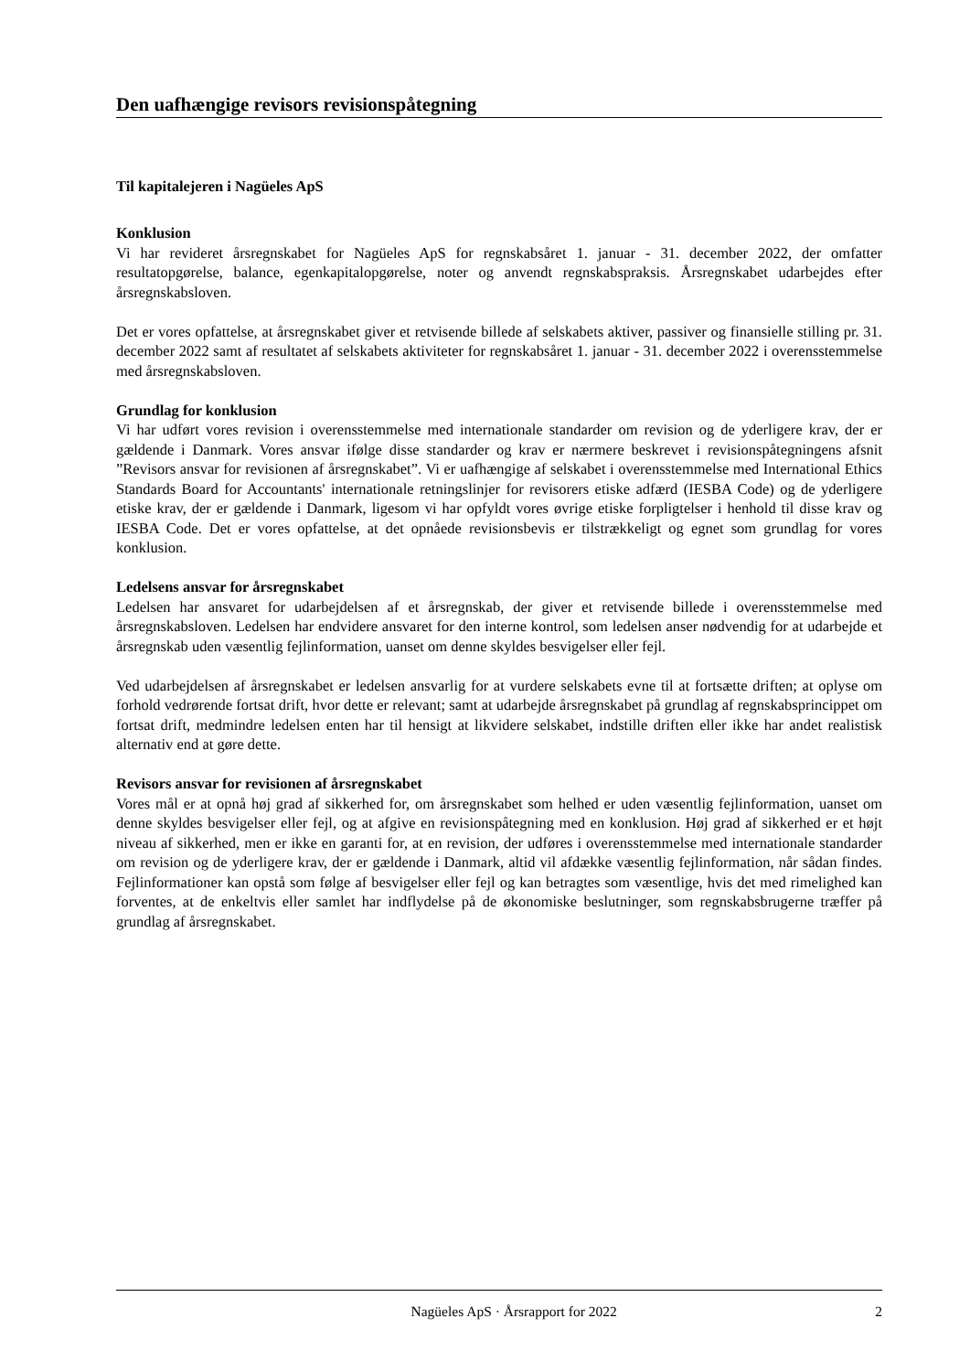Den uafhængige revisors revisionspåtegning
Til kapitalejeren i Nagüeles ApS
Konklusion
Vi har revideret årsregnskabet for Nagüeles ApS for regnskabsåret 1. januar - 31. december 2022, der omfatter resultatopgørelse, balance, egenkapitalopgørelse, noter og anvendt regnskabspraksis. Årsregnskabet udarbejdes efter årsregnskabsloven.
Det er vores opfattelse, at årsregnskabet giver et retvisende billede af selskabets aktiver, passiver og finansielle stilling pr. 31. december 2022 samt af resultatet af selskabets aktiviteter for regnskabsåret 1. januar - 31. december 2022 i overensstemmelse med årsregnskabsloven.
Grundlag for konklusion
Vi har udført vores revision i overensstemmelse med internationale standarder om revision og de yderligere krav, der er gældende i Danmark. Vores ansvar ifølge disse standarder og krav er nærmere beskrevet i revisionspåtegningens afsnit ”Revisors ansvar for revisionen af årsregnskabet”. Vi er uafhængige af selskabet i overensstemmelse med International Ethics Standards Board for Accountants' internationale retningslinjer for revisorers etiske adfærd (IESBA Code) og de yderligere etiske krav, der er gældende i Danmark, ligesom vi har opfyldt vores øvrige etiske forpligtelser i henhold til disse krav og IESBA Code. Det er vores opfattelse, at det opnåede revisionsbevis er tilstrækkeligt og egnet som grundlag for vores konklusion.
Ledelsens ansvar for årsregnskabet
Ledelsen har ansvaret for udarbejdelsen af et årsregnskab, der giver et retvisende billede i overensstemmelse med årsregnskabsloven. Ledelsen har endvidere ansvaret for den interne kontrol, som ledelsen anser nødvendig for at udarbejde et årsregnskab uden væsentlig fejlinformation, uanset om denne skyldes besvigelser eller fejl.
Ved udarbejdelsen af årsregnskabet er ledelsen ansvarlig for at vurdere selskabets evne til at fortsætte driften; at oplyse om forhold vedrørende fortsat drift, hvor dette er relevant; samt at udarbejde årsregnskabet på grundlag af regnskabsprincippet om fortsat drift, medmindre ledelsen enten har til hensigt at likvidere selskabet, indstille driften eller ikke har andet realistisk alternativ end at gøre dette.
Revisors ansvar for revisionen af årsregnskabet
Vores mål er at opnå høj grad af sikkerhed for, om årsregnskabet som helhed er uden væsentlig fejlinformation, uanset om denne skyldes besvigelser eller fejl, og at afgive en revisionspåtegning med en konklusion. Høj grad af sikkerhed er et højt niveau af sikkerhed, men er ikke en garanti for, at en revision, der udføres i overensstemmelse med internationale standarder om revision og de yderligere krav, der er gældende i Danmark, altid vil afdække væsentlig fejlinformation, når sådan findes. Fejlinformationer kan opstå som følge af besvigelser eller fejl og kan betragtes som væsentlige, hvis det med rimelighed kan forventes, at de enkeltvis eller samlet har indflydelse på de økonomiske beslutninger, som regnskabsbrugerne træffer på grundlag af årsregnskabet.
Nagüeles ApS · Årsrapport for 2022 2